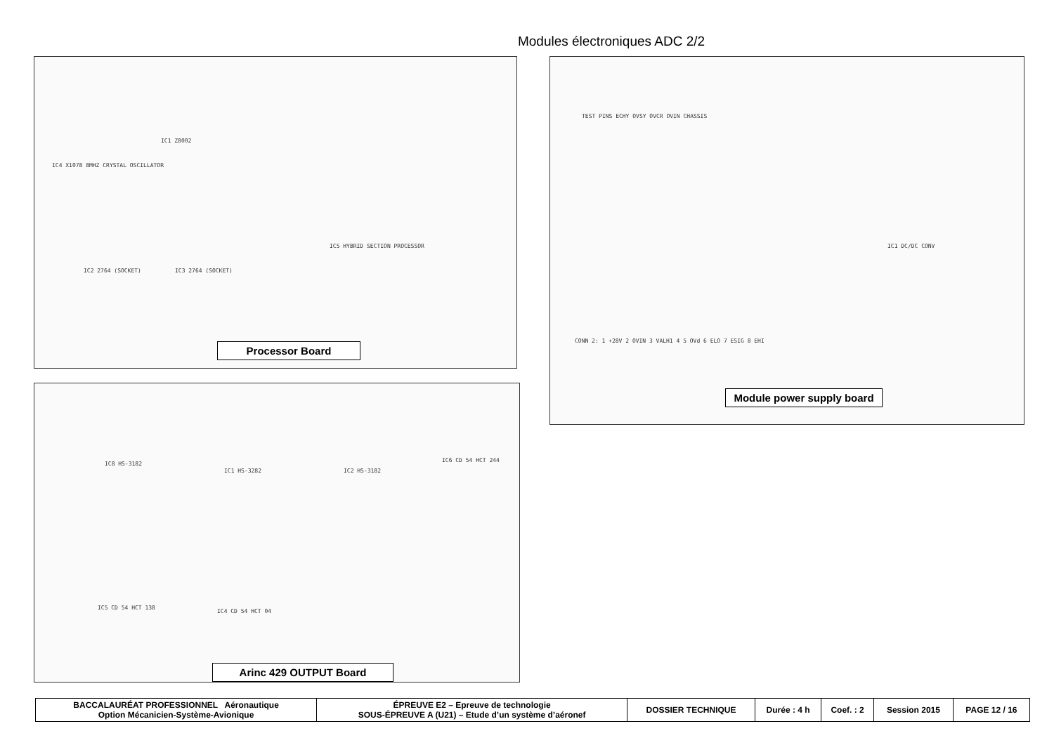Modules électroniques ADC 2/2
IC1 Z8002
IC4 X1078 8MHZ CRYSTAL OSCILLATOR
IC2 2764 (SOCKET) IC3 2764 (SOCKET)
IC5 HYBRID SECTION PROCESSOR
Processor Board
IC8 HS-3182
IC1 HS-3282 IC2 HS-3182
IC6 CD 54 HCT 244
IC5 CD 54 HCT 138
IC4 CD 54 HCT 04
Arinc 429 OUTPUT Board
TEST PINS ECHY OVSY OVCR OVIN CHASSIS
IC1 DC/DC CONV
CONN 2: 1 +28V 2 OVIN 3 VALH1 4 5 OVd 6 ELO 7 ESIG 8 EHI
Module power supply board
| BACCALAURÉAT PROFESSIONNEL Aéronautique Option Mécanicien-Système-Avionique | ÉPREUVE E2 – Epreuve de technologie SOUS-ÉPREUVE A (U21) – Etude d’un système d’aéronef | DOSSIER TECHNIQUE | Durée : 4 h | Coef. : 2 | Session 2015 | PAGE 12 / 16 |